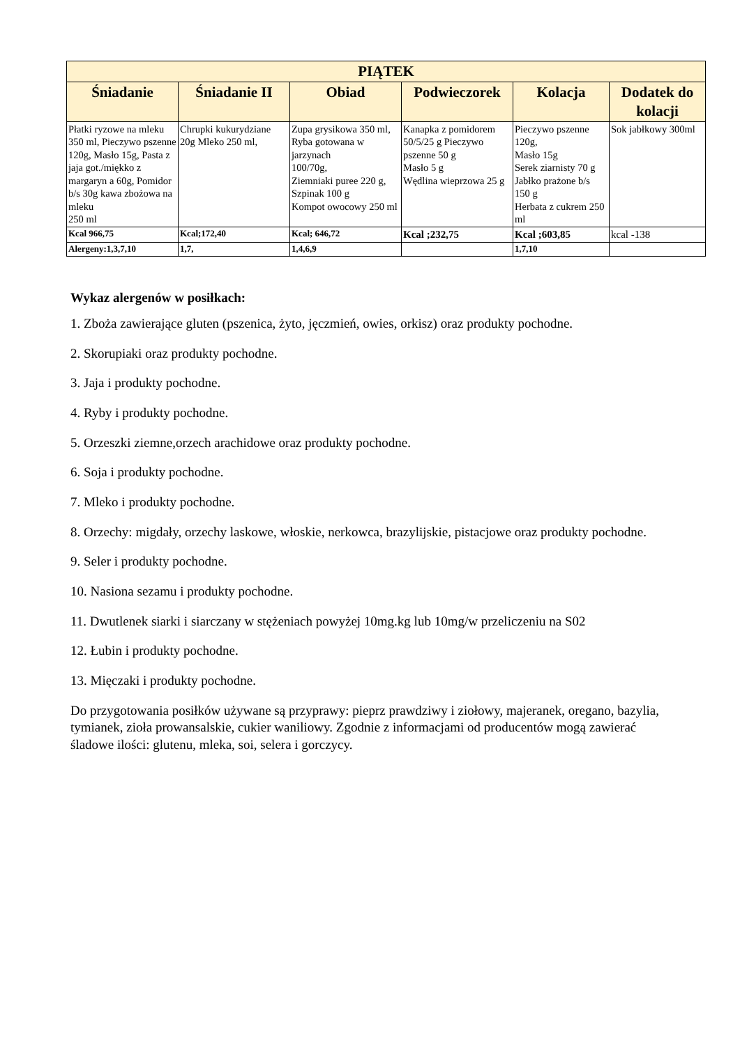| PIĄTEK | | | | | |
| --- | --- | --- | --- | --- | --- |
| Śniadanie | Śniadanie II | Obiad | Podwieczorek | Kolacja | Dodatek do kolacji |
| Płatki ryzowe na mleku 350 ml, Pieczywo pszenne 120g, Masło 15g, Pasta z jaja got./miękko z margaryn a 60g, Pomidor b/s 30g kawa zbożowa na mleku 250 ml | Chrupki kukurydziane 20g Mleko 250 ml, | Zupa grysikowa 350 ml, Ryba gotowana w jarzynach 100/70g, Ziemniaki puree 220 g, Szpinak 100 g Kompot owocowy 250 ml | Kanapka z pomidorem 50/5/25 g Pieczywo pszenne 50 g Masło 5 g Wędlina wieprzowa 25 g | Pieczywo pszenne 120g, Masło 15g Serek ziarnisty 70 g Jabłko prażone b/s 150 g Herbata z cukrem 250 ml | Sok jabłkowy 300ml |
| Kcal 966,75 | Kcal;172,40 | Kcal; 646,72 | Kcal ;232,75 | Kcal ;603,85 | kcal -138 |
| Alergeny:1,3,7,10 | 1,7, | 1,4,6,9 | | 1,7,10 | |
Wykaz alergenów w posiłkach:
1. Zboża zawierające gluten (pszenica, żyto, jęczmień, owies, orkisz) oraz produkty pochodne.
2. Skorupiaki oraz produkty pochodne.
3. Jaja i produkty pochodne.
4. Ryby i produkty pochodne.
5. Orzeszki ziemne,orzech arachidowe oraz produkty pochodne.
6. Soja i produkty pochodne.
7. Mleko i produkty pochodne.
8. Orzechy: migdały, orzechy laskowe, włoskie, nerkowca, brazylijskie, pistacjowe oraz produkty pochodne.
9. Seler i produkty pochodne.
10. Nasiona sezamu i produkty pochodne.
11. Dwutlenek siarki i siarczany w stężeniach powyżej 10mg.kg lub 10mg/w przeliczeniu na S02
12. Łubin i produkty pochodne.
13. Mięczaki i produkty pochodne.
Do przygotowania posiłków używane są przyprawy: pieprz prawdziwy i ziołowy, majeranek, oregano, bazylia, tymianek, zioła prowansalskie, cukier waniliowy. Zgodnie z informacjami od producentów mogą zawierać śladowe ilości: glutenu, mleka, soi, selera i gorczycy.